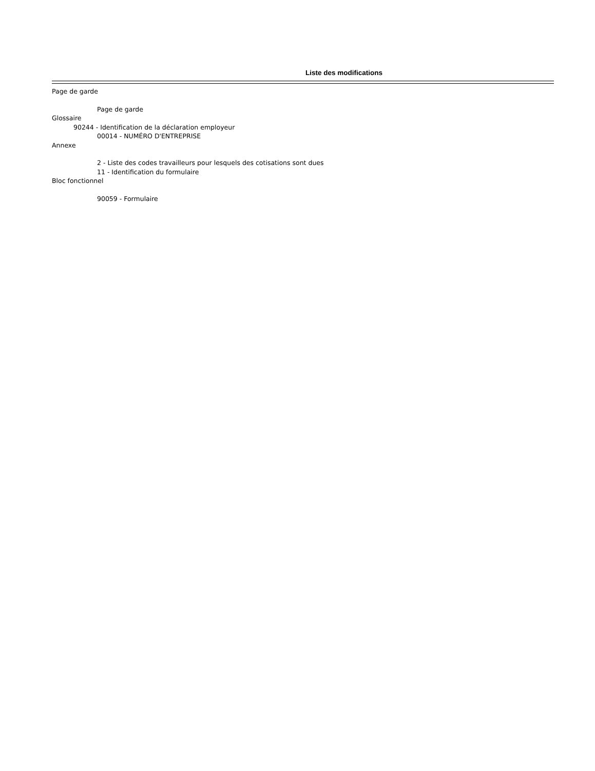Liste des modifications
Page de garde
Page de garde
Glossaire
90244 - Identification de la déclaration employeur
00014 - NUMÉRO D'ENTREPRISE
Annexe
2 - Liste des codes travailleurs pour lesquels des cotisations sont dues
11 - Identification du formulaire
Bloc fonctionnel
90059 - Formulaire